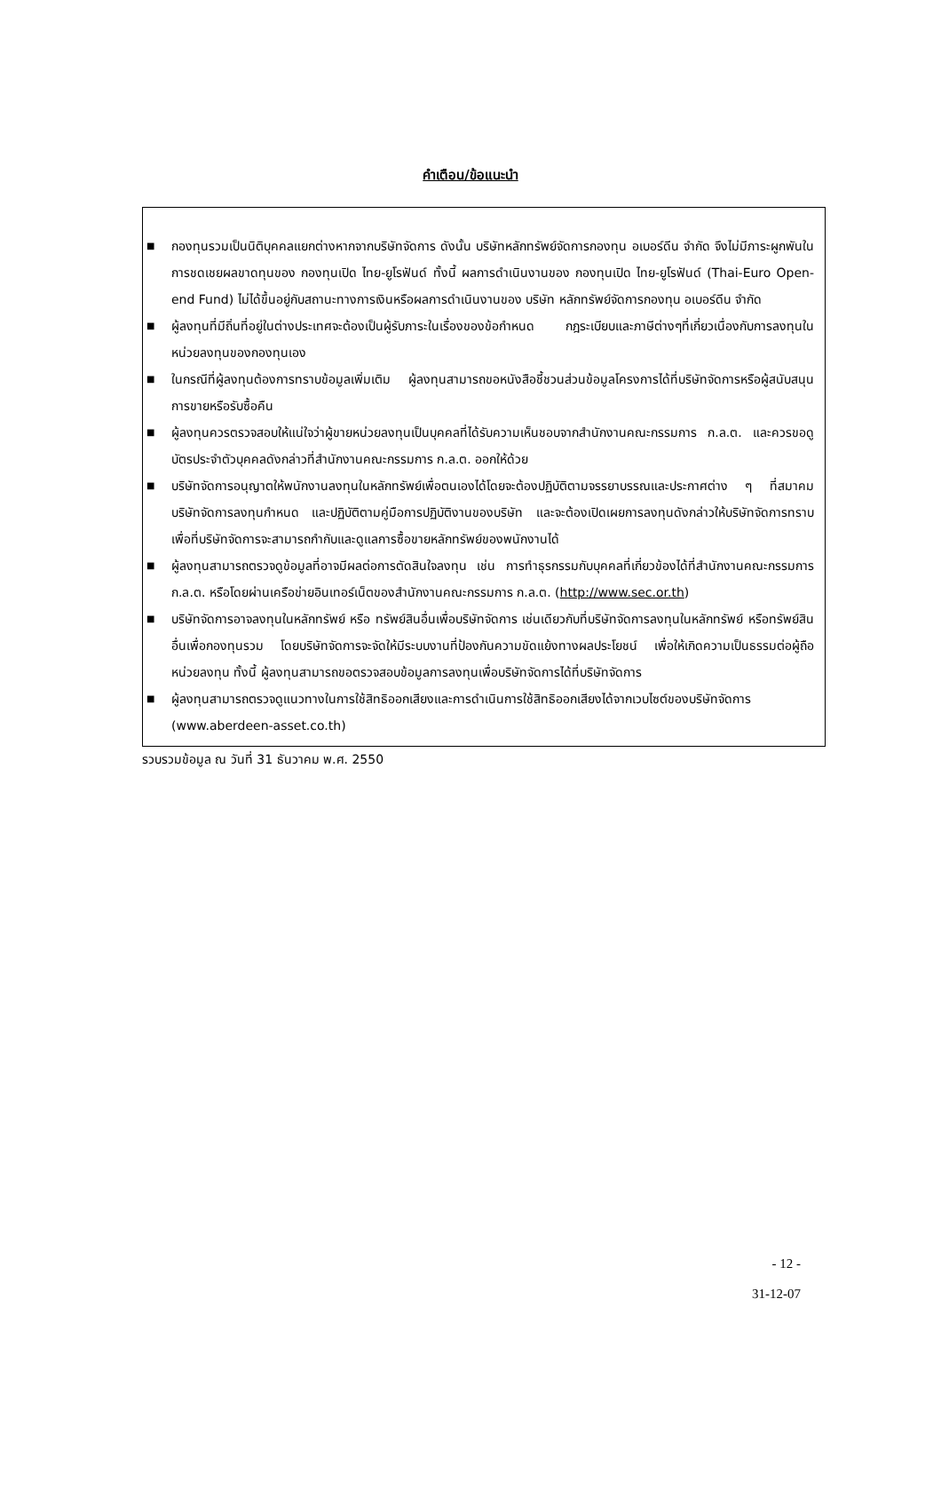คำเตือน/ข้อแนะนำ
■
กองทุนรวมเป็นนิติบุคคลแยกต่างหากจากบริษัทจัดการ ดังนั้น บริษัทหลักทรัพย์จัดการกองทุน อเบอร์ดีน จำกัด จึงไม่มีภาระผูกพันในการชดเชยผลขาดทุนของ กองทุนเปิด ไทย-ยูโรฟันด์ ทั้งนี้ ผลการดำเนินงานของ กองทุนเปิด ไทย-ยูโรฟันด์ (Thai-Euro Open-end Fund) ไม่ได้ขึ้นอยู่กับสถานะทางการเงินหรือผลการดำเนินงานของ บริษัท หลักทรัพย์จัดการกองทุน อเบอร์ดีน จำกัด
■
ผู้ลงทุนที่มีถิ่นที่อยู่ในต่างประเทศจะต้องเป็นผู้รับภาระในเรื่องของข้อกำหนด กฎระเบียบและภาษีต่างๆที่เกี่ยวเนื่องกับการลงทุนในหน่วยลงทุนของกองทุนเอง
■
ในกรณีที่ผู้ลงทุนต้องการทราบข้อมูลเพิ่มเติม ผู้ลงทุนสามารถขอหนังสือชี้ชวนส่วนข้อมูลโครงการได้ที่บริษัทจัดการหรือผู้สนับสนุนการขายหรือรับซื้อคืน
■
ผู้ลงทุนควรตรวจสอบให้แน่ใจว่าผู้ขายหน่วยลงทุนเป็นบุคคลที่ได้รับความเห็นชอบจากสำนักงานคณะกรรมการ ก.ล.ต. และควรขอดูบัตรประจำตัวบุคคลดังกล่าวที่สำนักงานคณะกรรมการ ก.ล.ต. ออกให้ด้วย
■
บริษัทจัดการอนุญาตให้พนักงานลงทุนในหลักทรัพย์เพื่อตนเองได้โดยจะต้องปฏิบัติตามจรรยาบรรณและประกาศต่าง ๆ ที่สมาคมบริษัทจัดการลงทุนกำหนด และปฏิบัติตามคู่มือการปฏิบัติงานของบริษัท และจะต้องเปิดเผยการลงทุนดังกล่าวให้บริษัทจัดการทราบ เพื่อที่บริษัทจัดการจะสามารถกำกับและดูแลการซื้อขายหลักทรัพย์ของพนักงานได้
■
ผู้ลงทุนสามารถตรวจดูข้อมูลที่อาจมีผลต่อการตัดสินใจลงทุน เช่น การทำธุรกรรมกับบุคคลที่เกี่ยวข้องได้ที่สำนักงานคณะกรรมการ ก.ล.ต. หรือโดยผ่านเครือข่ายอินเทอร์เน็ตของสำนักงานคณะกรรมการ ก.ล.ต. (http://www.sec.or.th)
■
บริษัทจัดการอาจลงทุนในหลักทรัพย์ หรือ ทรัพย์สินอื่นเพื่อบริษัทจัดการ เช่นเดียวกับที่บริษัทจัดการลงทุนในหลักทรัพย์ หรือทรัพย์สินอื่นเพื่อกองทุนรวม โดยบริษัทจัดการจะจัดให้มีระบบงานที่ป้องกันความขัดแย้งทางผลประโยชน์ เพื่อให้เกิดความเป็นธรรมต่อผู้ถือหน่วยลงทุน ทั้งนี้ ผู้ลงทุนสามารถขอตรวจสอบข้อมูลการลงทุนเพื่อบริษัทจัดการได้ที่บริษัทจัดการ
■
ผู้ลงทุนสามารถตรวจดูแนวทางในการใช้สิทธิออกเสียงและการดำเนินการใช้สิทธิออกเสียงได้จากเวบไซต์ของบริษัทจัดการ (www.aberdeen-asset.co.th)
รวบรวมข้อมูล ณ วันที่ 31 ธันวาคม พ.ศ. 2550
- 12 -
31-12-07